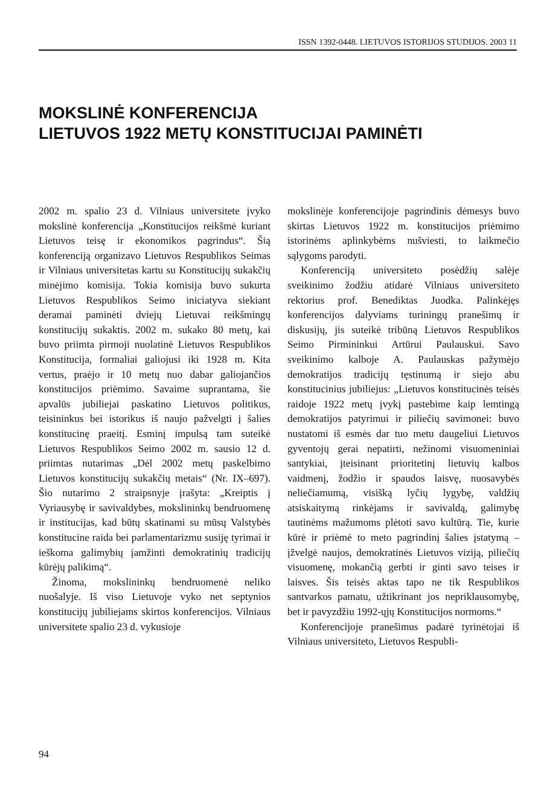ISSN 1392-0448. LIETUVOS ISTORIJOS STUDIJOS. 2003 11
MOKSLINĖ KONFERENCIJA
LIETUVOS 1922 METŲ KONSTITUCIJAI PAMINĖTI
2002 m. spalio 23 d. Vilniaus universitete įvyko mokslinė konferencija „Konstitucijos reikšmė kuriant Lietuvos teisę ir ekonomikos pagrindus“. Šią konferenciją organizavo Lietuvos Respublikos Seimas ir Vilniaus universitetas kartu su Konstitucijų sukakčių minėjimo komisija. Tokia komisija buvo sukurta Lietuvos Respublikos Seimo iniciatyva siekiant deramai paminėti dviejų Lietuvai reikšmingų konstitucijų sukaktis. 2002 m. sukako 80 metų, kai buvo priimta pirmoji nuolatinė Lietuvos Respublikos Konstitucija, formaliai galiojusi iki 1928 m. Kita vertus, praėjo ir 10 metų nuo dabar galiojančios konstitucijos priėmimo. Savaime suprantama, šie apvalūs jubiliejai paskatino Lietuvos politikus, teisininkus bei istorikus iš naujo pažvelgti į šalies konstitucinę praeitį. Esminį impulsą tam suteikė Lietuvos Respublikos Seimo 2002 m. sausio 12 d. priimtas nutarimas „Dėl 2002 metų paskelbimo Lietuvos konstitucijų sukakčių metais“ (Nr. IX–697). Šio nutarimo 2 straipsnyje įrašyta: „Kreiptis į Vyriausybę ir savivaldybes, mokslininkų bendruomenę ir institucijas, kad būtų skatinami su mūsų Valstybės konstitucine raida bei parlamentarizmu susiję tyrimai ir ieškoma galimybių įamžinti demokratinių tradicijų kūrėjų palikimą“.
Žinoma, mokslininkų bendruomenė neliko nuošalyje. Iš viso Lietuvoje vyko net septynios konstitucijų jubiliejams skirtos konferencijos. Vilniaus universitete spalio 23 d. vykusioje
mokslinėje konferencijoje pagrindinis dėmesys buvo skirtas Lietuvos 1922 m. konstitucijos priėmimo istorinėms aplinkybėms nušviesti, to laikmečio sąlygoms parodyti.
Konferenciją universiteto posėdžių salėje sveikinimo žodžiu atidarė Vilniaus universiteto rektorius prof. Benediktas Juodka. Palinkėjęs konferencijos dalyviams turiningų pranešimų ir diskusijų, jis suteikė tribūną Lietuvos Respublikos Seimo Pirmininkui Artūrui Paulauskui. Savo sveikinimo kalboje A. Paulauskas pažymėjo demokratijos tradicijų tęstinumą ir siejo abu konstitucinius jubiliejus: „Lietuvos konstitucinės teisės raidoje 1922 metų įvykį pastebime kaip lemtingą demokratijos patyrimui ir piliečių savimonei: buvo nustatomi iš esmės dar tuo metu daugeliui Lietuvos gyventojų gerai nepatirti, nežinomi visuomeniniai santykiai, įteisinant prioritetinį lietuvių kalbos vaidmenį, žodžio ir spaudos laisvę, nuosavybės neliečiamumą, visišką lyčių lygybę, valdžių atsiskaitymą rinkėjams ir savivaldą, galimybę tautinėms mažumoms plėtoti savo kultūrą. Tie, kurie kūrė ir priėmė to meto pagrindinį šalies įstatymą – įžvelgė naujos, demokratinės Lietuvos viziją, piliečių visuomenę, mokančią gerbti ir ginti savo teises ir laisves. Šis teisės aktas tapo ne tik Respublikos santvarkos pamatu, užtikrinant jos nepriklausomybę, bet ir pavyzdžiu 1992-ųjų Konstitucijos normoms.“
Konferencijoje pranešimus padarė tyrinėtojai iš Vilniaus universiteto, Lietuvos Respubli-
94